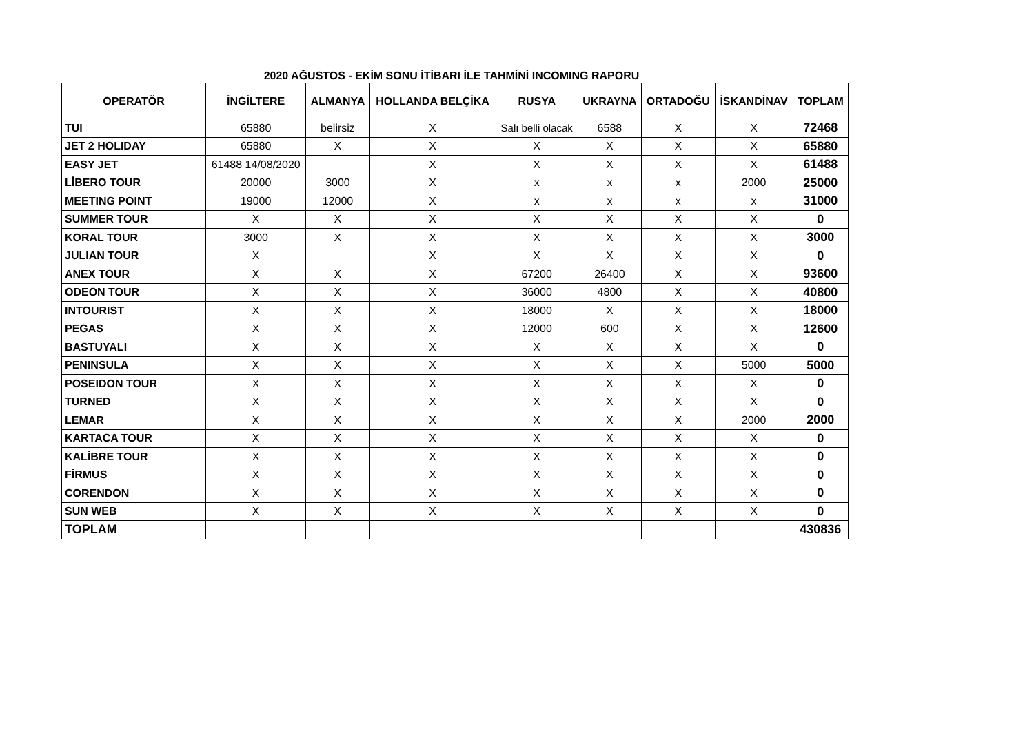2020 AĞUSTOS - EKİM SONU İTİBARI İLE TAHMİNİ INCOMING RAPORU
| OPERATÖR | İNGİLTERE | ALMANYA | HOLLANDA BELÇİKA | RUSYA | UKRAYNA | ORTADOĞU | İSKANDİNAV | TOPLAM |
| --- | --- | --- | --- | --- | --- | --- | --- | --- |
| TUI | 65880 | belirsiz | X | Salı belli olacak | 6588 | X | X | 72468 |
| JET 2 HOLIDAY | 65880 | X | X | X | X | X | X | 65880 |
| EASY JET | 61488 14/08/2020 | | X | X | X | X | X | 61488 |
| LİBERO TOUR | 20000 | 3000 | X | x | x | x | 2000 | 25000 |
| MEETING POINT | 19000 | 12000 | X | x | x | x | x | 31000 |
| SUMMER TOUR | X | X | X | X | X | X | X | 0 |
| KORAL TOUR | 3000 | X | X | X | X | X | X | 3000 |
| JULIAN TOUR | X | | X | X | X | X | X | 0 |
| ANEX TOUR | X | X | X | 67200 | 26400 | X | X | 93600 |
| ODEON TOUR | X | X | X | 36000 | 4800 | X | X | 40800 |
| INTOURIST | X | X | X | 18000 | X | X | X | 18000 |
| PEGAS | X | X | X | 12000 | 600 | X | X | 12600 |
| BASTUYALI | X | X | X | X | X | X | X | 0 |
| PENINSULA | X | X | X | X | X | X | 5000 | 5000 |
| POSEIDON TOUR | X | X | X | X | X | X | X | 0 |
| TURNED | X | X | X | X | X | X | X | 0 |
| LEMAR | X | X | X | X | X | X | 2000 | 2000 |
| KARTACA TOUR | X | X | X | X | X | X | X | 0 |
| KALİBRE TOUR | X | X | X | X | X | X | X | 0 |
| FİRMUS | X | X | X | X | X | X | X | 0 |
| CORENDON | X | X | X | X | X | X | X | 0 |
| SUN WEB | X | X | X | X | X | X | X | 0 |
| TOPLAM | | | | | | | | 430836 |